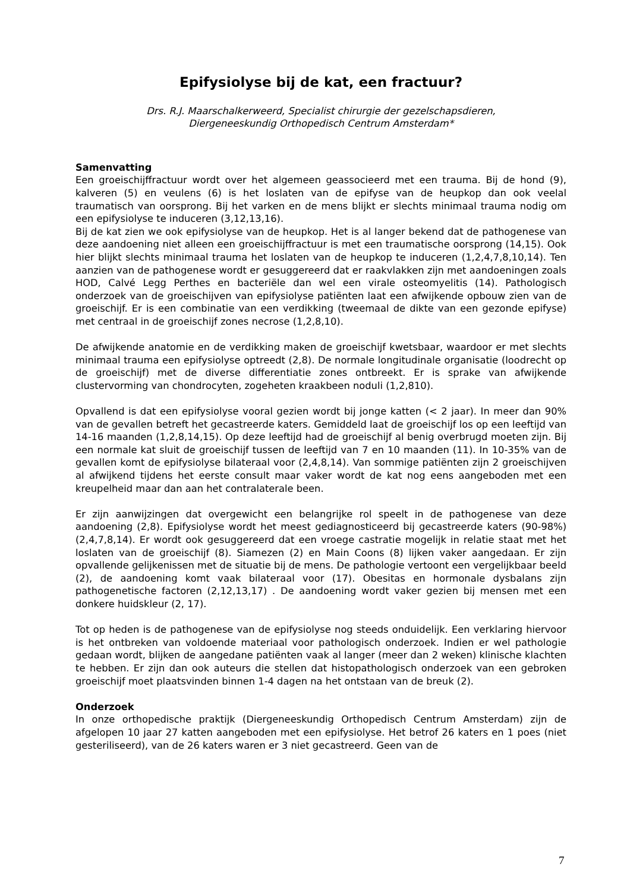Epifysiolyse bij de kat, een fractuur?
Drs. R.J. Maarschalkerweerd, Specialist chirurgie der gezelschapsdieren,
Diergeneeskundig Orthopedisch Centrum Amsterdam*
Samenvatting
Een groeischijffractuur wordt over het algemeen geassocieerd met een trauma. Bij de hond (9), kalveren (5) en veulens (6) is het loslaten van de epifyse van de heupkop dan ook veelal traumatisch van oorsprong. Bij het varken en de mens blijkt er slechts minimaal trauma nodig om een epifysiolyse te induceren (3,12,13,16).
Bij de kat zien we ook epifysiolyse van de heupkop. Het is al langer bekend dat de pathogenese van deze aandoening niet alleen een groeischijffractuur is met een traumatische oorsprong (14,15). Ook hier blijkt slechts minimaal trauma het loslaten van de heupkop te induceren (1,2,4,7,8,10,14). Ten aanzien van de pathogenese wordt er gesuggereerd dat er raakvlakken zijn met aandoeningen zoals HOD, Calvé Legg Perthes en bacteriële dan wel een virale osteomyelitis (14). Pathologisch onderzoek van de groeischijven van epifysiolyse patiënten laat een afwijkende opbouw zien van de groeischijf. Er is een combinatie van een verdikking (tweemaal de dikte van een gezonde epifyse) met centraal in de groeischijf zones necrose (1,2,8,10).
De afwijkende anatomie en de verdikking maken de groeischijf kwetsbaar, waardoor er met slechts minimaal trauma een epifysiolyse optreedt (2,8). De normale longitudinale organisatie (loodrecht op de groeischijf) met de diverse differentiatie zones ontbreekt. Er is sprake van afwijkende clustervorming van chondrocyten, zogeheten kraakbeen noduli (1,2,810).
Opvallend is dat een epifysiolyse vooral gezien wordt bij jonge katten (< 2 jaar). In meer dan 90% van de gevallen betreft het gecastreerde katers. Gemiddeld laat de groeischijf los op een leeftijd van 14-16 maanden (1,2,8,14,15). Op deze leeftijd had de groeischijf al benig overbrugd moeten zijn. Bij een normale kat sluit de groeischijf tussen de leeftijd van 7 en 10 maanden (11). In 10-35% van de gevallen komt de epifysiolyse bilateraal voor (2,4,8,14). Van sommige patiënten zijn 2 groeischijven al afwijkend tijdens het eerste consult maar vaker wordt de kat nog eens aangeboden met een kreupelheid maar dan aan het contralaterale been.
Er zijn aanwijzingen dat overgewicht een belangrijke rol speelt in de pathogenese van deze aandoening (2,8). Epifysiolyse wordt het meest gediagnosticeerd bij gecastreerde katers (90-98%)(2,4,7,8,14). Er wordt ook gesuggereerd dat een vroege castratie mogelijk in relatie staat met het loslaten van de groeischijf (8). Siamezen (2) en Main Coons (8) lijken vaker aangedaan. Er zijn opvallende gelijkenissen met de situatie bij de mens. De pathologie vertoont een vergelijkbaar beeld (2), de aandoening komt vaak bilateraal voor (17). Obesitas en hormonale dysbalans zijn pathogenetische factoren (2,12,13,17) . De aandoening wordt vaker gezien bij mensen met een donkere huidskleur (2, 17).
Tot op heden is de pathogenese van de epifysiolyse nog steeds onduidelijk. Een verklaring hiervoor is het ontbreken van voldoende materiaal voor pathologisch onderzoek. Indien er wel pathologie gedaan wordt, blijken de aangedane patiënten vaak al langer (meer dan 2 weken) klinische klachten te hebben. Er zijn dan ook auteurs die stellen dat histopathologisch onderzoek van een gebroken groeischijf moet plaatsvinden binnen 1-4 dagen na het ontstaan van de breuk (2).
Onderzoek
In onze orthopedische praktijk (Diergeneeskundig Orthopedisch Centrum Amsterdam) zijn de afgelopen 10 jaar 27 katten aangeboden met een epifysiolyse. Het betrof 26 katers en 1 poes (niet gesteriliseerd), van de 26 katers waren er 3 niet gecastreerd. Geen van de
7